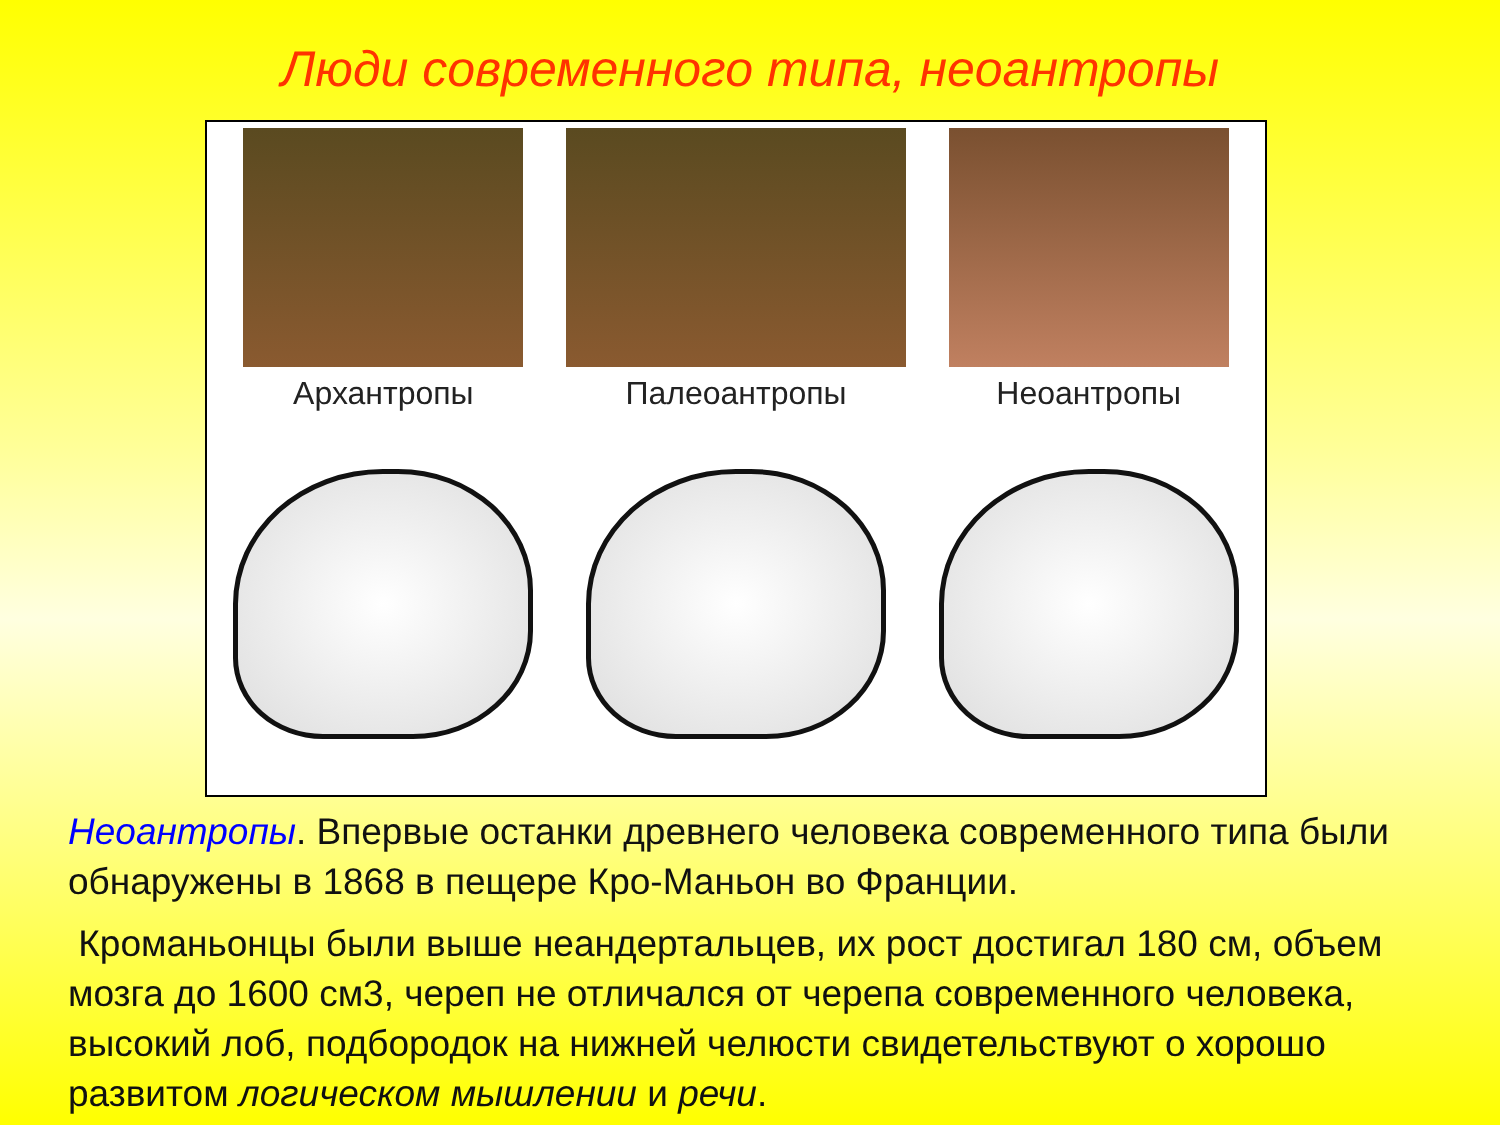Люди современного типа, неоантропы
Архантропы
Палеоантропы
Неоантропы
Неоантропы. Впервые останки древнего человека современного типа были обнаружены в 1868 в пещере Кро-Маньон во Франции.
Кроманьонцы были выше неандертальцев, их рост достигал 180 см, объем мозга до 1600 см3, череп не отличался от черепа современного человека, высокий лоб, подбородок на нижней челюсти свидетельствуют о хорошо развитом логическом мышлении и речи.